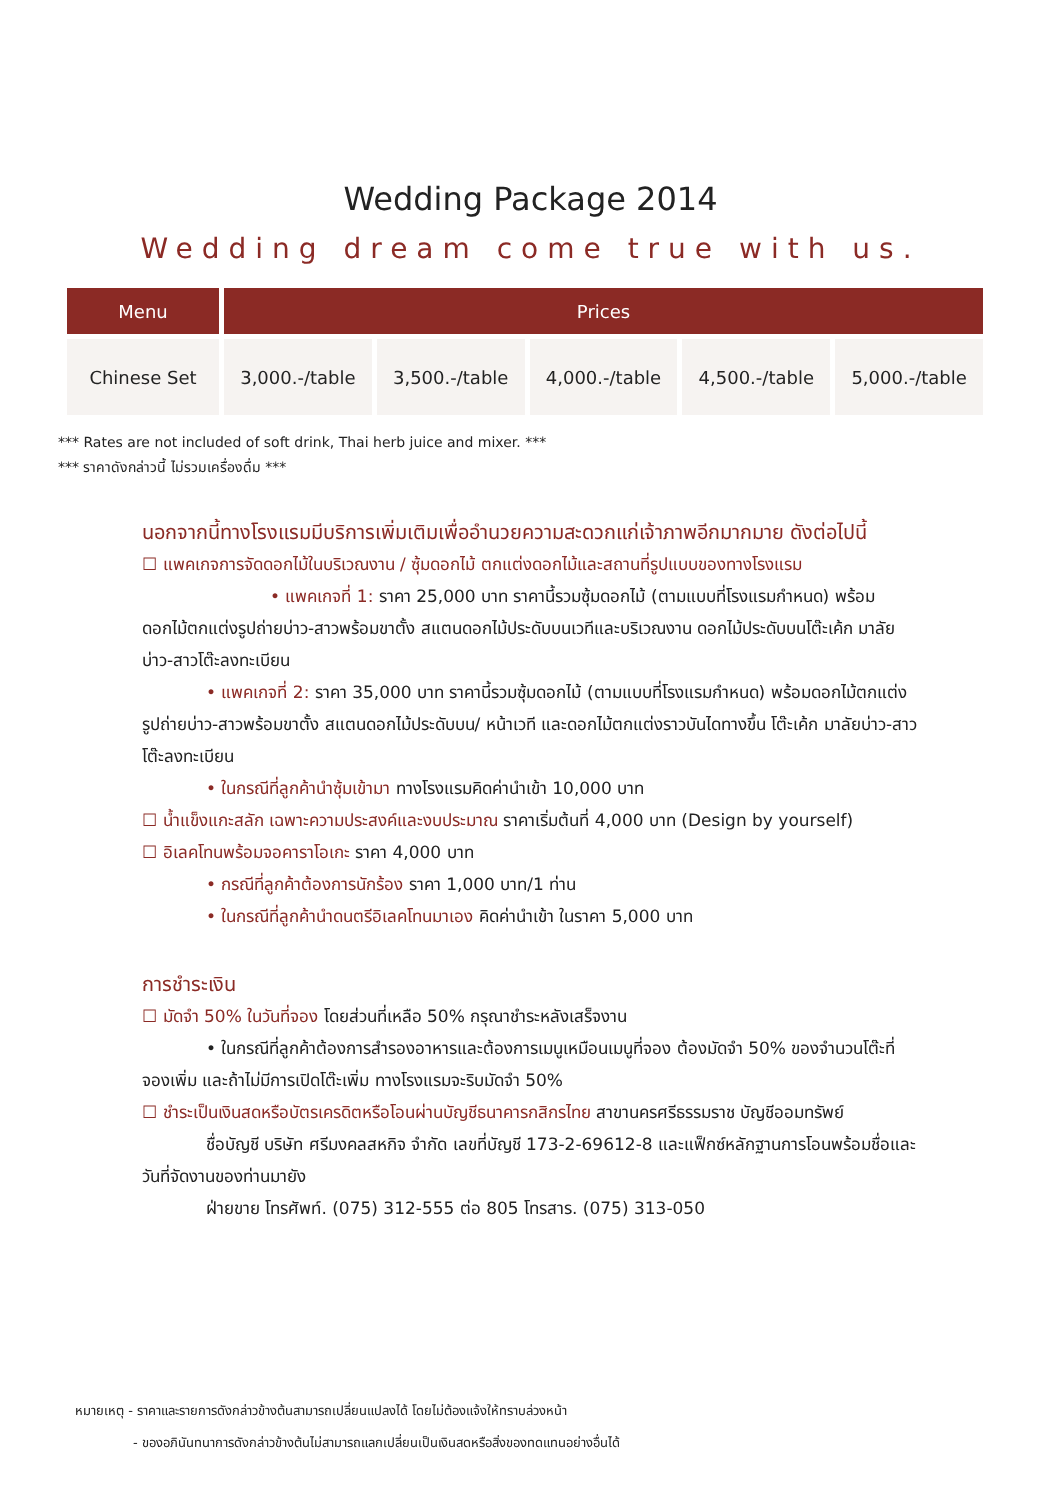Wedding Package 2014
Wedding dream come true with us.
| Menu | Prices | | | | |
| --- | --- | --- | --- | --- | --- |
| Chinese Set | 3,000.-/table | 3,500.-/table | 4,000.-/table | 4,500.-/table | 5,000.-/table |
*** Rates are not included of soft drink, Thai herb juice and mixer. ***
*** ราคาดังกล่าวนี้ ไม่รวมเครื่องดื่ม ***
นอกจากนี้ทางโรงแรมมีบริการเพิ่มเติมเพื่ออำนวยความสะดวกแก่เจ้าภาพอีกมากมาย ดังต่อไปนี้
☐ แพคเกจการจัดดอกไม้ในบริเวณงาน / ซุ้มดอกไม้ ตกแต่งดอกไม้และสถานที่รูปแบบของทางโรงแรม
• แพคเกจที่ 1: ราคา 25,000 บาท ราคานี้รวมซุ้มดอกไม้ (ตามแบบที่โรงแรมกำหนด) พร้อมดอกไม้ตกแต่งรูปถ่ายบ่าว-สาวพร้อมขาตั้ง สแตนดอกไม้ประดับบนเวทีและบริเวณงาน ดอกไม้ประดับบนโต๊ะเค้ก มาลัยบ่าว-สาวโต๊ะลงทะเบียน
• แพคเกจที่ 2: ราคา 35,000 บาท ราคานี้รวมซุ้มดอกไม้ (ตามแบบที่โรงแรมกำหนด) พร้อมดอกไม้ตกแต่งรูปถ่ายบ่าว-สาวพร้อมขาตั้ง สแตนดอกไม้ประดับบน/ หน้าเวที และดอกไม้ตกแต่งราวบันไดทางขึ้น โต๊ะเค้ก มาลัยบ่าว-สาวโต๊ะลงทะเบียน
• ในกรณีที่ลูกค้านำซุ้มเข้ามา ทางโรงแรมคิดค่านำเข้า 10,000 บาท
☐ น้ำแข็งแกะสลัก เฉพาะความประสงค์และงบประมาณ ราคาเริ่มต้นที่ 4,000 บาท (Design by yourself)
☐ อิเลคโทนพร้อมจอคาราโอเกะ ราคา 4,000 บาท
• กรณีที่ลูกค้าต้องการนักร้อง ราคา 1,000 บาท/1 ท่าน
• ในกรณีที่ลูกค้านำดนตรีอิเลคโทนมาเอง คิดค่านำเข้า ในราคา 5,000 บาท
การชำระเงิน
☐ มัดจำ 50% ในวันที่จอง โดยส่วนที่เหลือ 50% กรุณาชำระหลังเสร็จงาน
• ในกรณีที่ลูกค้าต้องการสำรองอาหารและต้องการเมนูเหมือนเมนูที่จอง ต้องมัดจำ 50% ของจำนวนโต๊ะที่จองเพิ่ม และถ้าไม่มีการเปิดโต๊ะเพิ่ม ทางโรงแรมจะริบมัดจำ 50%
☐ ชำระเป็นเงินสดหรือบัตรเครดิตหรือโอนผ่านบัญชีธนาคารกสิกรไทย สาขานครศรีธรรมราช บัญชีออมทรัพย์
ชื่อบัญชี บริษัท ศรีมงคลสหกิจ จำกัด เลขที่บัญชี 173-2-69612-8 และแฟ็กซ์หลักฐานการโอนพร้อมชื่อและวันที่จัดงานของท่านมายัง
ฝ่ายขาย โทรศัพท์. (075) 312-555 ต่อ 805 โทรสาร. (075) 313-050
หมายเหตุ - ราคาและรายการดังกล่าวข้างต้นสามารถเปลี่ยนแปลงได้ โดยไม่ต้องแจ้งให้ทราบล่วงหน้า
- ของอภินันทนาการดังกล่าวข้างต้นไม่สามารถแลกเปลี่ยนเป็นเงินสดหรือสิ่งของทดแทนอย่างอื่นได้